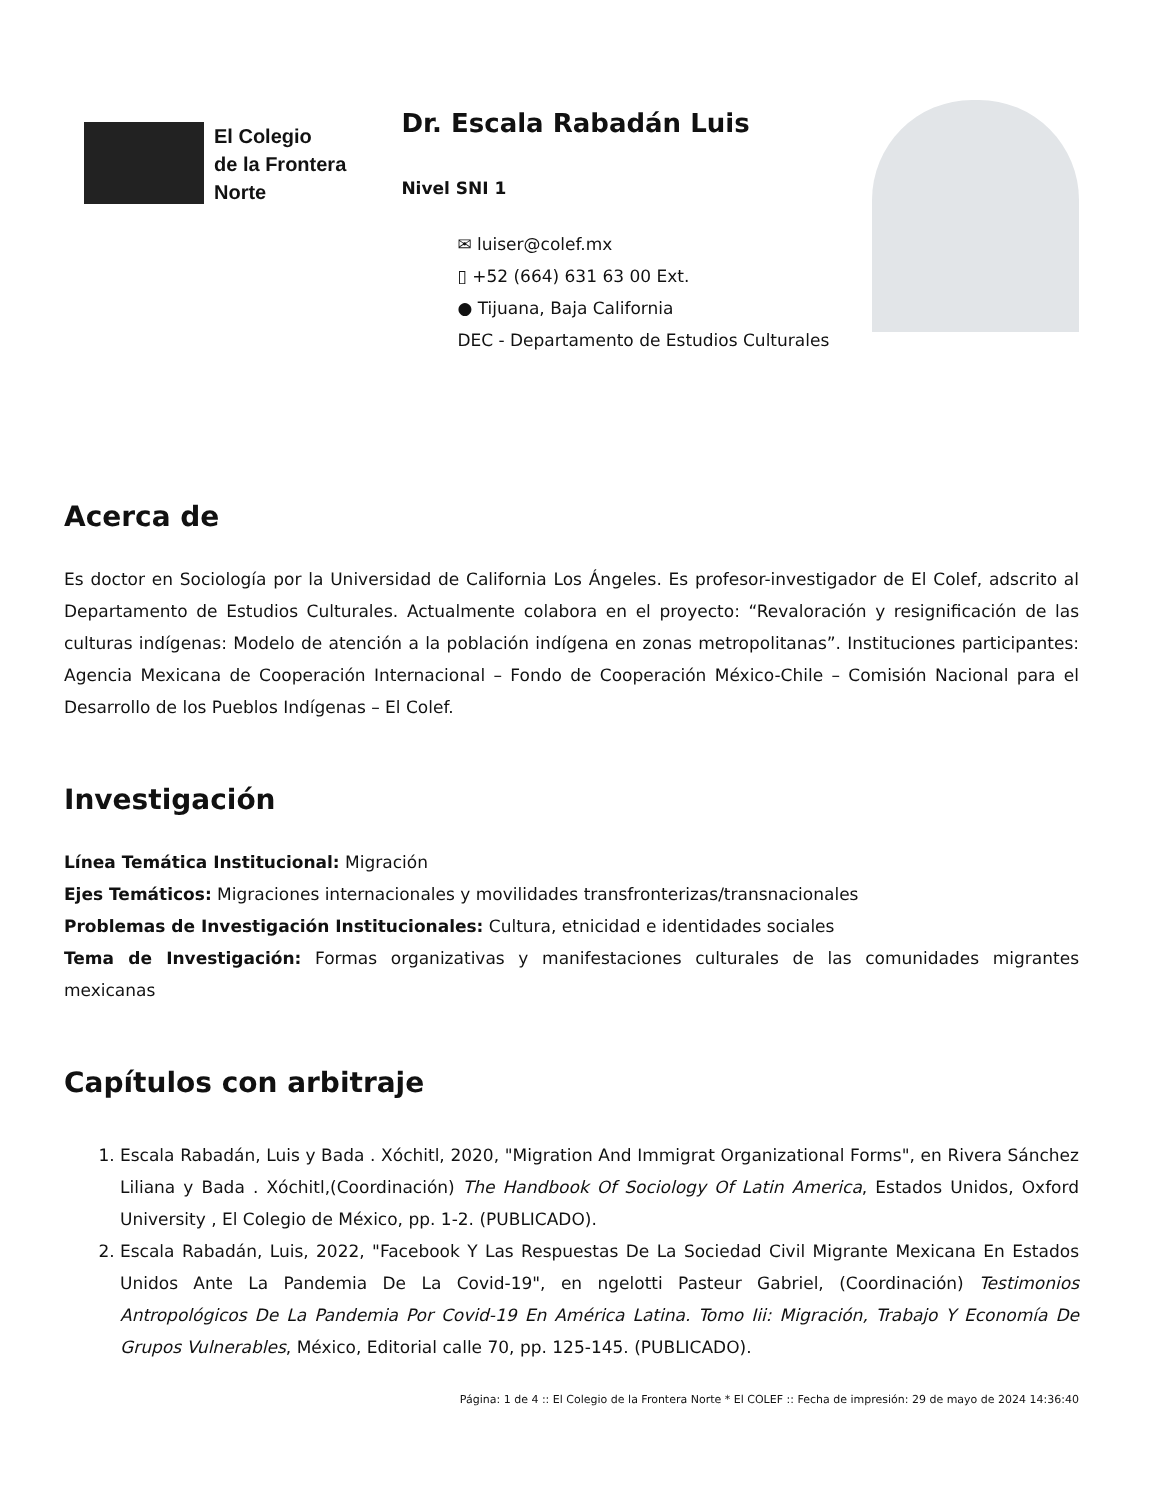El Colegio
de la Frontera
Norte
Dr. Escala Rabadán Luis
Nivel SNI 1
✉ luiser@colef.mx
▯ +52 (664) 631 63 00 Ext.
● Tijuana, Baja California
DEC - Departamento de Estudios Culturales
Acerca de
Es doctor en Sociología por la Universidad de California Los Ángeles. Es profesor-investigador de El Colef, adscrito al Departamento de Estudios Culturales. Actualmente colabora en el proyecto: “Revaloración y resignificación de las culturas indígenas: Modelo de atención a la población indígena en zonas metropolitanas”. Instituciones participantes: Agencia Mexicana de Cooperación Internacional – Fondo de Cooperación México-Chile – Comisión Nacional para el Desarrollo de los Pueblos Indígenas – El Colef.
Investigación
Línea Temática Institucional: Migración
Ejes Temáticos: Migraciones internacionales y movilidades transfronterizas/transnacionales
Problemas de Investigación Institucionales: Cultura, etnicidad e identidades sociales
Tema de Investigación: Formas organizativas y manifestaciones culturales de las comunidades migrantes mexicanas
Capítulos con arbitraje
1. Escala Rabadán, Luis y Bada . Xóchitl, 2020, "Migration And Immigrat Organizational Forms", en Rivera Sánchez Liliana y Bada . Xóchitl,(Coordinación) The Handbook Of Sociology Of Latin America, Estados Unidos, Oxford University , El Colegio de México, pp. 1-2. (PUBLICADO).
2. Escala Rabadán, Luis, 2022, "Facebook Y Las Respuestas De La Sociedad Civil Migrante Mexicana En Estados Unidos Ante La Pandemia De La Covid-19", en ngelotti Pasteur Gabriel, (Coordinación) Testimonios Antropológicos De La Pandemia Por Covid-19 En América Latina. Tomo Iii: Migración, Trabajo Y Economía De Grupos Vulnerables, México, Editorial calle 70, pp. 125-145. (PUBLICADO).
Página: 1 de 4 :: El Colegio de la Frontera Norte * El COLEF :: Fecha de impresión: 29 de mayo de 2024 14:36:40